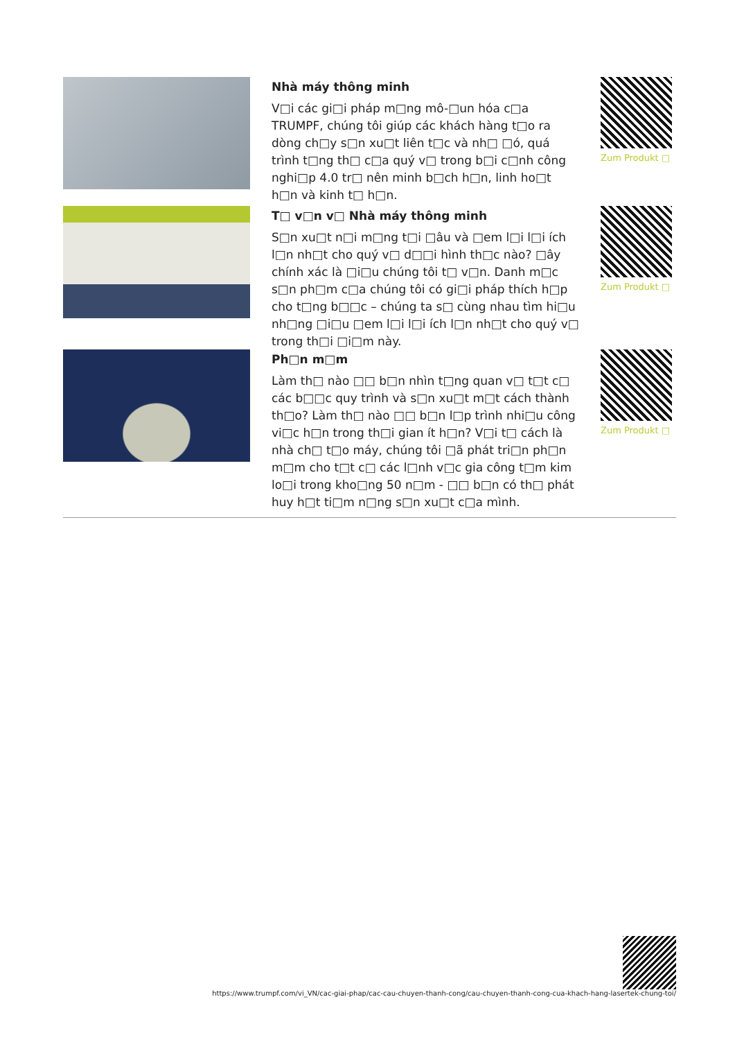Nhà máy thông minh
V□i các gi□i pháp m□ng mô-□un hóa c□a TRUMPF, chúng tôi giúp các khách hàng t□o ra dòng ch□y s□n xu□t liên t□c và nh□ □ó, quá trình t□ng th□ c□a quý v□ trong b□i c□nh công nghi□p 4.0 tr□ nên minh b□ch h□n, linh ho□t h□n và kinh t□ h□n.
Zum Produkt □
T□ v□n v□ Nhà máy thông minh
S□n xu□t n□i m□ng t□i □âu và □em l□i l□i ích l□n nh□t cho quý v□ d□□i hình th□c nào? □ây chính xác là □i□u chúng tôi t□ v□n. Danh m□c s□n ph□m c□a chúng tôi có gi□i pháp thích h□p cho t□ng b□□c – chúng ta s□ cùng nhau tìm hi□u nh□ng □i□u □em l□i l□i ích l□n nh□t cho quý v□ trong th□i □i□m này.
Zum Produkt □
Ph□n m□m
Làm th□ nào □□ b□n nhìn t□ng quan v□ t□t c□ các b□□c quy trình và s□n xu□t m□t cách thành th□o? Làm th□ nào □□ b□n l□p trình nhi□u công vi□c h□n trong th□i gian ít h□n? V□i t□ cách là nhà ch□ t□o máy, chúng tôi □ã phát tri□n ph□n m□m cho t□t c□ các l□nh v□c gia công t□m kim lo□i trong kho□ng 50 n□m - □□ b□n có th□ phát huy h□t ti□m n□ng s□n xu□t c□a mình.
Zum Produkt □
https://www.trumpf.com/vi_VN/cac-giai-phap/cac-cau-chuyen-thanh-cong/cau-chuyen-thanh-cong-cua-khach-hang-lasertek-chung-toi/